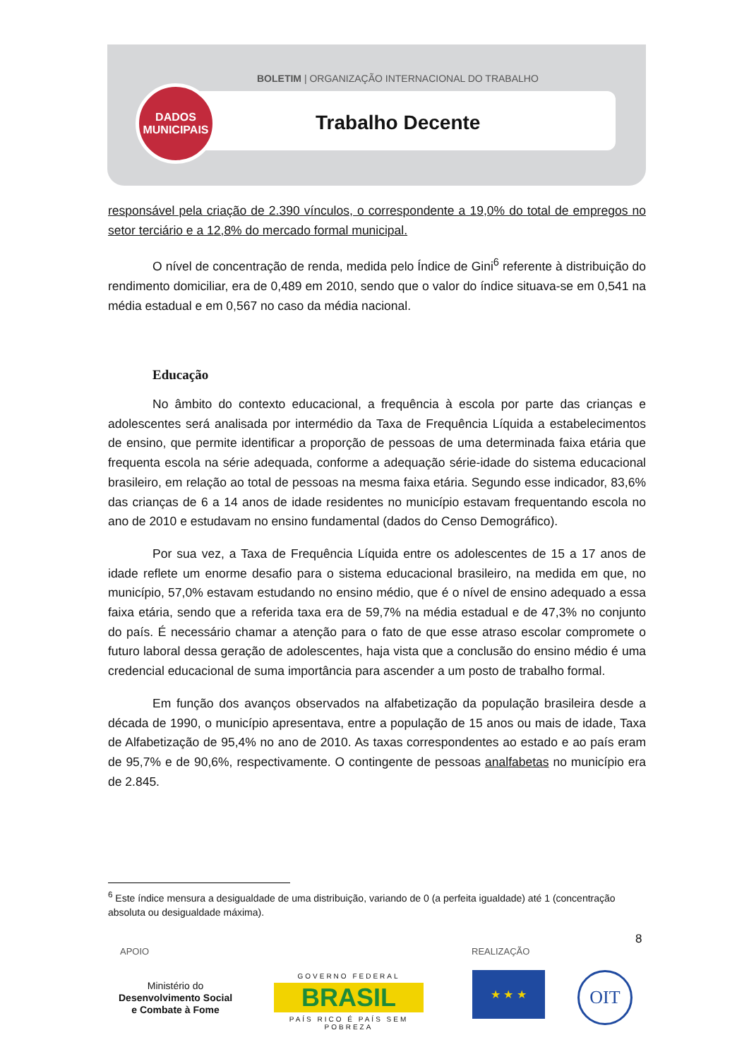BOLETIM | ORGANIZAÇÃO INTERNACIONAL DO TRABALHO
Trabalho Decente
DADOS
MUNICIPAIS
responsável pela criação de 2.390 vínculos, o correspondente a 19,0% do total de empregos no setor terciário e a 12,8% do mercado formal municipal.
O nível de concentração de renda, medida pelo Índice de Gini<sup>6</sup> referente à distribuição do rendimento domiciliar, era de 0,489 em 2010, sendo que o valor do índice situava-se em 0,541 na média estadual e em 0,567 no caso da média nacional.
Educação
No âmbito do contexto educacional, a frequência à escola por parte das crianças e adolescentes será analisada por intermédio da Taxa de Frequência Líquida a estabelecimentos de ensino, que permite identificar a proporção de pessoas de uma determinada faixa etária que frequenta escola na série adequada, conforme a adequação série-idade do sistema educacional brasileiro, em relação ao total de pessoas na mesma faixa etária. Segundo esse indicador, 83,6% das crianças de 6 a 14 anos de idade residentes no município estavam frequentando escola no ano de 2010 e estudavam no ensino fundamental (dados do Censo Demográfico).
Por sua vez, a Taxa de Frequência Líquida entre os adolescentes de 15 a 17 anos de idade reflete um enorme desafio para o sistema educacional brasileiro, na medida em que, no município, 57,0% estavam estudando no ensino médio, que é o nível de ensino adequado a essa faixa etária, sendo que a referida taxa era de 59,7% na média estadual e de 47,3% no conjunto do país. É necessário chamar a atenção para o fato de que esse atraso escolar compromete o futuro laboral dessa geração de adolescentes, haja vista que a conclusão do ensino médio é uma credencial educacional de suma importância para ascender a um posto de trabalho formal.
Em função dos avanços observados na alfabetização da população brasileira desde a década de 1990, o município apresentava, entre a população de 15 anos ou mais de idade, Taxa de Alfabetização de 95,4% no ano de 2010. As taxas correspondentes ao estado e ao país eram de 95,7% e de 90,6%, respectivamente. O contingente de pessoas analfabetas no município era de 2.845.
<sup>6</sup> Este índice mensura a desigualdade de uma distribuição, variando de 0 (a perfeita igualdade) até 1 (concentração absoluta ou desigualdade máxima).
8
APOIO REALIZAÇÃO
Ministério do
Desenvolvimento Social
e Combate à Fome
GOVERNO FEDERAL
BRASIL
PAÍS RICO É PAÍS SEM POBREZA
★ ★ ★ OIT